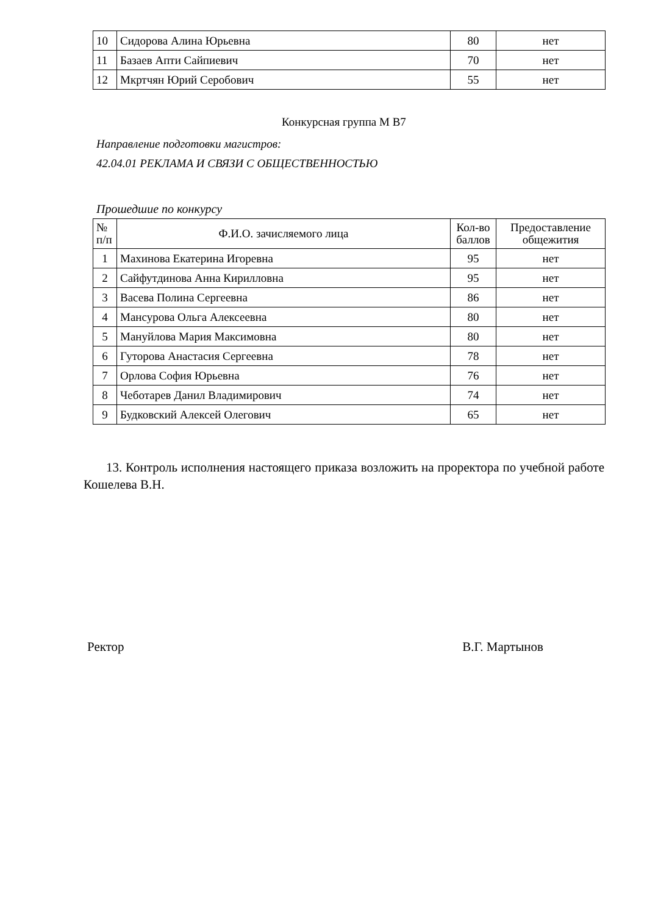| 10 | Сидорова Алина Юрьевна | 80 | нет |
| 11 | Базаев Апти Сайпиевич | 70 | нет |
| 12 | Мкртчян Юрий Серобович | 55 | нет |
Конкурсная группа М B7
Направление подготовки магистров:
42.04.01 РЕКЛАМА И СВЯЗИ С ОБЩЕСТВЕННОСТЬЮ
Прошедшие по конкурсу
| № п/п | Ф.И.О. зачисляемого лица | Кол-во баллов | Предоставление общежития |
| --- | --- | --- | --- |
| 1 | Махинова Екатерина Игоревна | 95 | нет |
| 2 | Сайфутдинова Анна Кирилловна | 95 | нет |
| 3 | Васева Полина Сергеевна | 86 | нет |
| 4 | Мансурова Ольга Алексеевна | 80 | нет |
| 5 | Мануйлова Мария Максимовна | 80 | нет |
| 6 | Гуторова Анастасия Сергеевна | 78 | нет |
| 7 | Орлова София Юрьевна | 76 | нет |
| 8 | Чеботарев Данил Владимирович | 74 | нет |
| 9 | Будковский Алексей Олегович | 65 | нет |
13. Контроль исполнения настоящего приказа возложить на проректора по учебной работе Кошелева В.Н.
Ректор В.Г. Мартынов